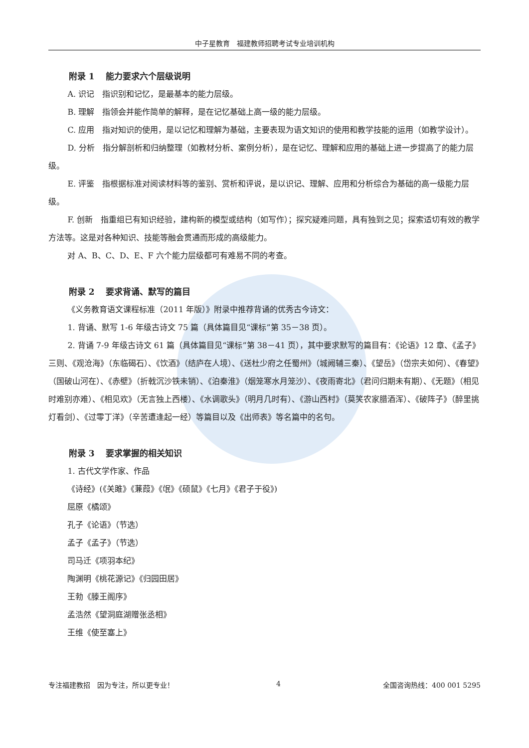中子星教育　福建教师招聘考试专业培训机构
附录 1　 能力要求六个层级说明
A. 识记　指识别和记忆，是最基本的能力层级。
B. 理解　指领会并能作简单的解释，是在记忆基础上高一级的能力层级。
C. 应用　指对知识的使用，是以记忆和理解为基础，主要表现为语文知识的使用和教学技能的运用（如教学设计）。
D. 分析　指分解剖析和归纳整理（如教材分析、案例分析），是在记忆、理解和应用的基础上进一步提高了的能力层级。
E. 评鉴　指根据标准对阅读材料等的鉴别、赏析和评说，是以识记、理解、应用和分析综合为基础的高一级能力层级。
F. 创新　指重组已有知识经验，建构新的模型或结构（如写作）；探究疑难问题，具有独到之见；探索适切有效的教学方法等。这是对各种知识、技能等融会贯通而形成的高级能力。
对 A、B、C、D、E、F 六个能力层级都可有难易不同的考查。
附录 2　 要求背诵、默写的篇目
《义务教育语文课程标准（2011 年版）》附录中推荐背诵的优秀古今诗文：
1. 背诵、默写 1-6 年级古诗文 75 篇（具体篇目见“课标”第 35－38 页）。
2. 背诵 7-9 年级古诗文 61 篇（具体篇目见“课标”第 38－41 页），其中要求默写的篇目有：《论语》12 章、《孟子》三则、《观沧海》（东临碣石）、《饮酒》（结庐在人境）、《送杜少府之任蜀州》（城阙辅三秦）、《望岳》（岱宗夫如何）、《春望》（国破山河在）、《赤壁》（折戟沉沙铁未销）、《泊秦淮》（烟笼寒水月笼沙）、《夜雨寄北》（君问归期未有期）、《无题》（相见时难别亦难）、《相见欢》（无言独上西楼）、《水调歌头》（明月几时有）、《游山西村》（莫笑农家腊酒浑）、《破阵子》（醉里挑灯看剑）、《过零丁洋》（辛苦遭逢起一经）等篇目以及《出师表》等名篇中的名句。
附录 3　 要求掌握的相关知识
1. 古代文学作家、作品
《诗经》(《关雎》《蒹葭》《氓》《硕鼠》《七月》《君子于役》)
屈原《橘颂》
孔子《论语》（节选）
孟子《孟子》（节选）
司马迁《项羽本纪》
陶渊明《桃花源记》《归园田居》
王勃《滕王阁序》
孟浩然《望洞庭湖赠张丞相》
王维《使至塞上》
专注福建教招　因为专注，所以更专业！ 4 全国咨询热线：400 001 5295